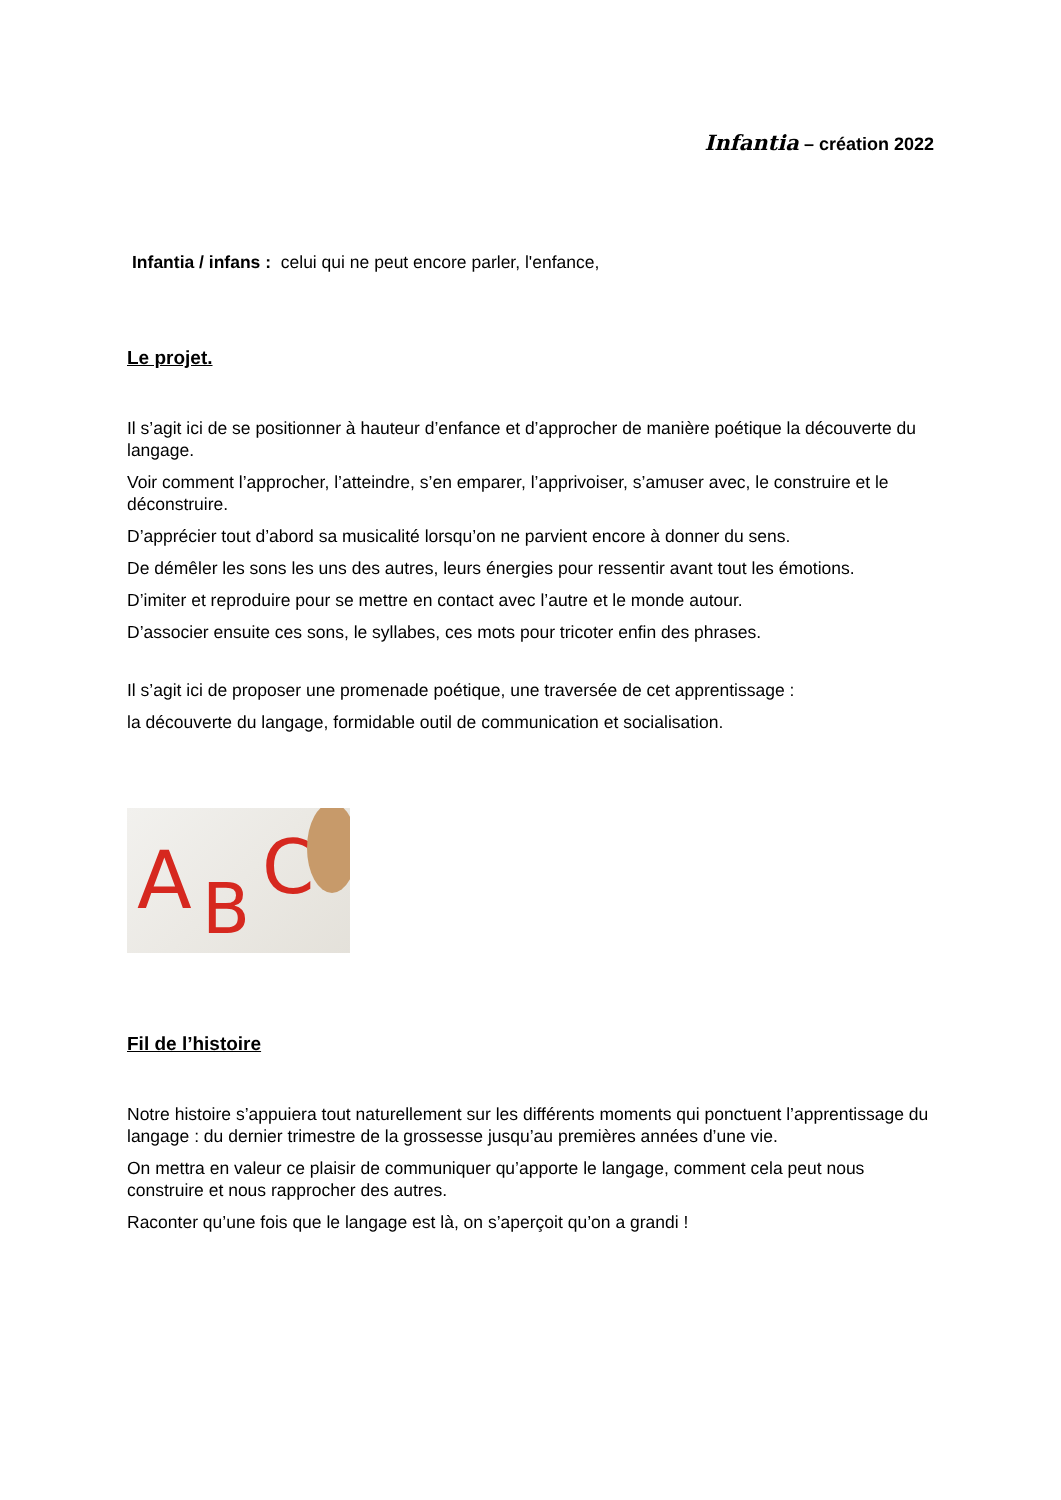Infantia – création 2022
Infantia / infans : celui qui ne peut encore parler, l'enfance,
Le projet.
Il s’agit ici de se positionner à hauteur d’enfance et d’approcher de manière poétique la découverte du langage.
Voir comment l’approcher, l’atteindre, s’en emparer, l’apprivoiser, s’amuser avec, le construire et le déconstruire.
D’apprécier tout d’abord sa musicalité lorsqu’on ne parvient encore à donner du sens.
De démêler les sons les uns des autres, leurs énergies pour ressentir avant tout les émotions.
D’imiter et reproduire pour se mettre en contact avec l’autre et le monde autour.
D’associer ensuite ces sons, le syllabes, ces mots pour tricoter enfin des phrases.
Il s’agit ici de proposer une promenade poétique, une traversée de cet apprentissage :
la découverte du langage, formidable outil de communication et socialisation.
A
B
C
Fil de l’histoire
Notre histoire s’appuiera tout naturellement sur les différents moments qui ponctuent l’apprentissage du langage : du dernier trimestre de la grossesse jusqu’au premières années d’une vie.
On mettra en valeur ce plaisir de communiquer qu’apporte le langage, comment cela peut nous construire et nous rapprocher des autres.
Raconter qu’une fois que le langage est là, on s’aperçoit qu’on a grandi !